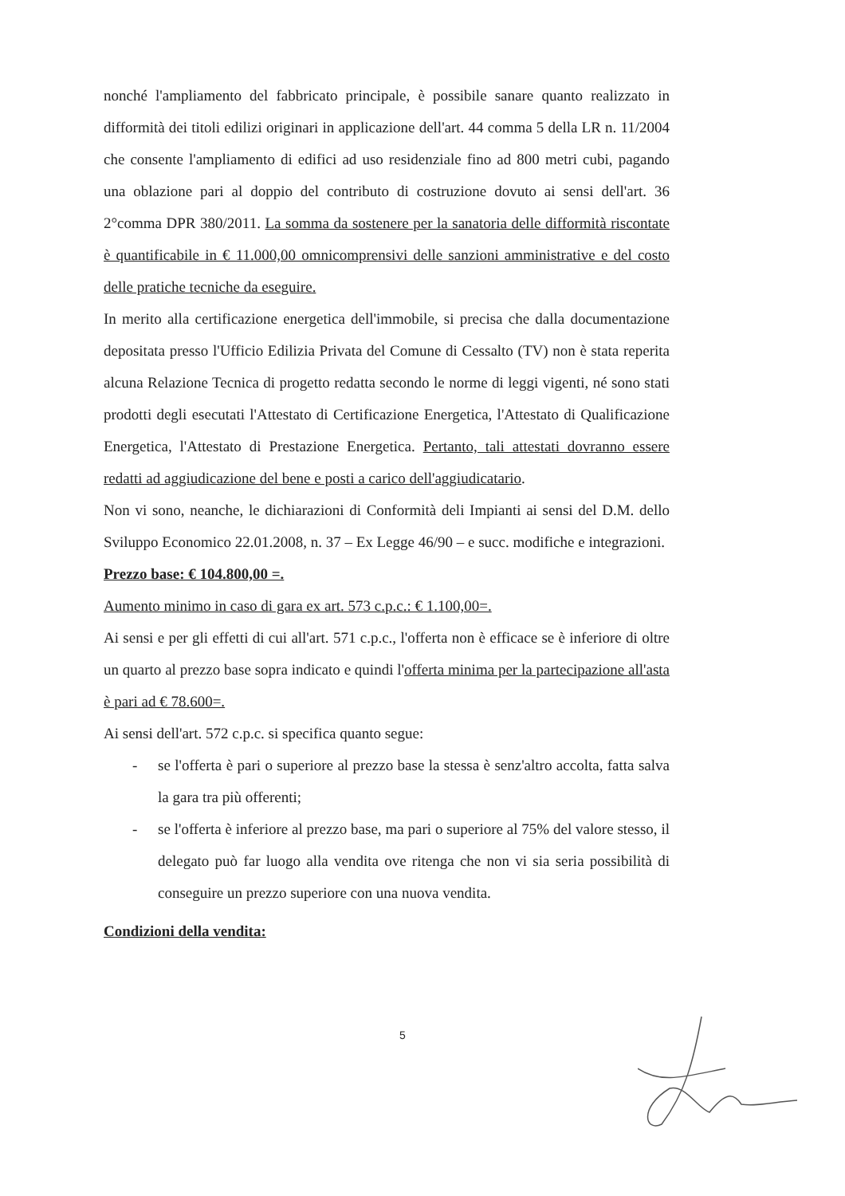nonché l'ampliamento del fabbricato principale, è possibile sanare quanto realizzato in difformità dei titoli edilizi originari in applicazione dell'art. 44 comma 5 della LR n. 11/2004 che consente l'ampliamento di edifici ad uso residenziale fino ad 800 metri cubi, pagando una oblazione pari al doppio del contributo di costruzione dovuto ai sensi dell'art. 36 2°comma DPR 380/2011. La somma da sostenere per la sanatoria delle difformità riscontate è quantificabile in € 11.000,00 omnicomprensivi delle sanzioni amministrative e del costo delle pratiche tecniche da eseguire.
In merito alla certificazione energetica dell'immobile, si precisa che dalla documentazione depositata presso l'Ufficio Edilizia Privata del Comune di Cessalto (TV) non è stata reperita alcuna Relazione Tecnica di progetto redatta secondo le norme di leggi vigenti, né sono stati prodotti degli esecutati l'Attestato di Certificazione Energetica, l'Attestato di Qualificazione Energetica, l'Attestato di Prestazione Energetica. Pertanto, tali attestati dovranno essere redatti ad aggiudicazione del bene e posti a carico dell'aggiudicatario.
Non vi sono, neanche, le dichiarazioni di Conformità deli Impianti ai sensi del D.M. dello Sviluppo Economico 22.01.2008, n. 37 – Ex Legge 46/90 – e succ. modifiche e integrazioni.
Prezzo base: € 104.800,00 =.
Aumento minimo in caso di gara ex art. 573 c.p.c.: € 1.100,00=.
Ai sensi e per gli effetti di cui all'art. 571 c.p.c., l'offerta non è efficace se è inferiore di oltre un quarto al prezzo base sopra indicato e quindi l'offerta minima per la partecipazione all'asta è pari ad € 78.600=.
Ai sensi dell'art. 572 c.p.c. si specifica quanto segue:
- se l'offerta è pari o superiore al prezzo base la stessa è senz'altro accolta, fatta salva la gara tra più offerenti;
- se l'offerta è inferiore al prezzo base, ma pari o superiore al 75% del valore stesso, il delegato può far luogo alla vendita ove ritenga che non vi sia seria possibilità di conseguire un prezzo superiore con una nuova vendita.
Condizioni della vendita:
5